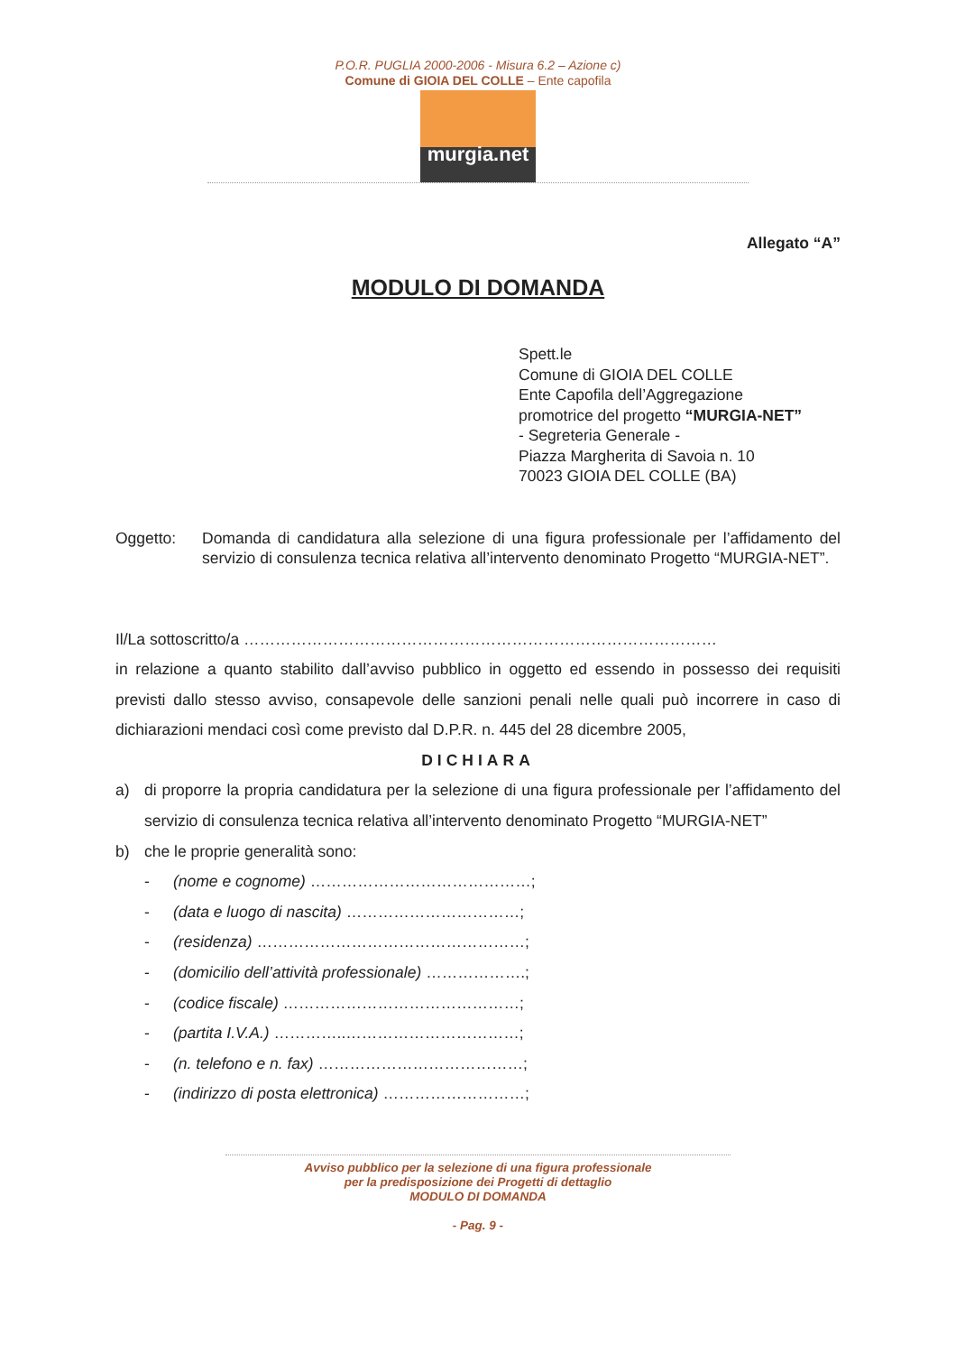P.O.R. PUGLIA 2000-2006 - Misura 6.2 – Azione c)
Comune di GIOIA DEL COLLE – Ente capofila
murgia.net
Allegato “A”
MODULO DI DOMANDA
Spett.le
Comune di GIOIA DEL COLLE
Ente Capofila dell’Aggregazione
promotrice del progetto “MURGIA-NET”
- Segreteria Generale -
Piazza Margherita di Savoia n. 10
70023 GIOIA DEL COLLE (BA)
Oggetto: Domanda di candidatura alla selezione di una figura professionale per l’affidamento del servizio di consulenza tecnica relativa all’intervento denominato Progetto “MURGIA-NET”.
Il/La sottoscritto/a ………………………………………………………………………………
in relazione a quanto stabilito dall’avviso pubblico in oggetto ed essendo in possesso dei requisiti previsti dallo stesso avviso, consapevole delle sanzioni penali nelle quali può incorrere in caso di dichiarazioni mendaci così come previsto dal D.P.R. n. 445 del 28 dicembre 2005,
DICHIARA
a) di proporre la propria candidatura per la selezione di una figura professionale per l’affidamento del servizio di consulenza tecnica relativa all’intervento denominato Progetto “MURGIA-NET”
b) che le proprie generalità sono:
- (nome e cognome) ……………………………………;
- (data e luogo di nascita) ……………………………;
- (residenza) ……………………………………………;
- (domicilio dell’attività professionale) ……………….;
- (codice fiscale) ………………………………………;
- (partita I.V.A.) …………..……………………………;
- (n. telefono e n. fax) …………………………………;
- (indirizzo di posta elettronica) ………………………;
Avviso pubblico per la selezione di una figura professionale
per la predisposizione dei Progetti di dettaglio
MODULO DI DOMANDA
- Pag. 9 -